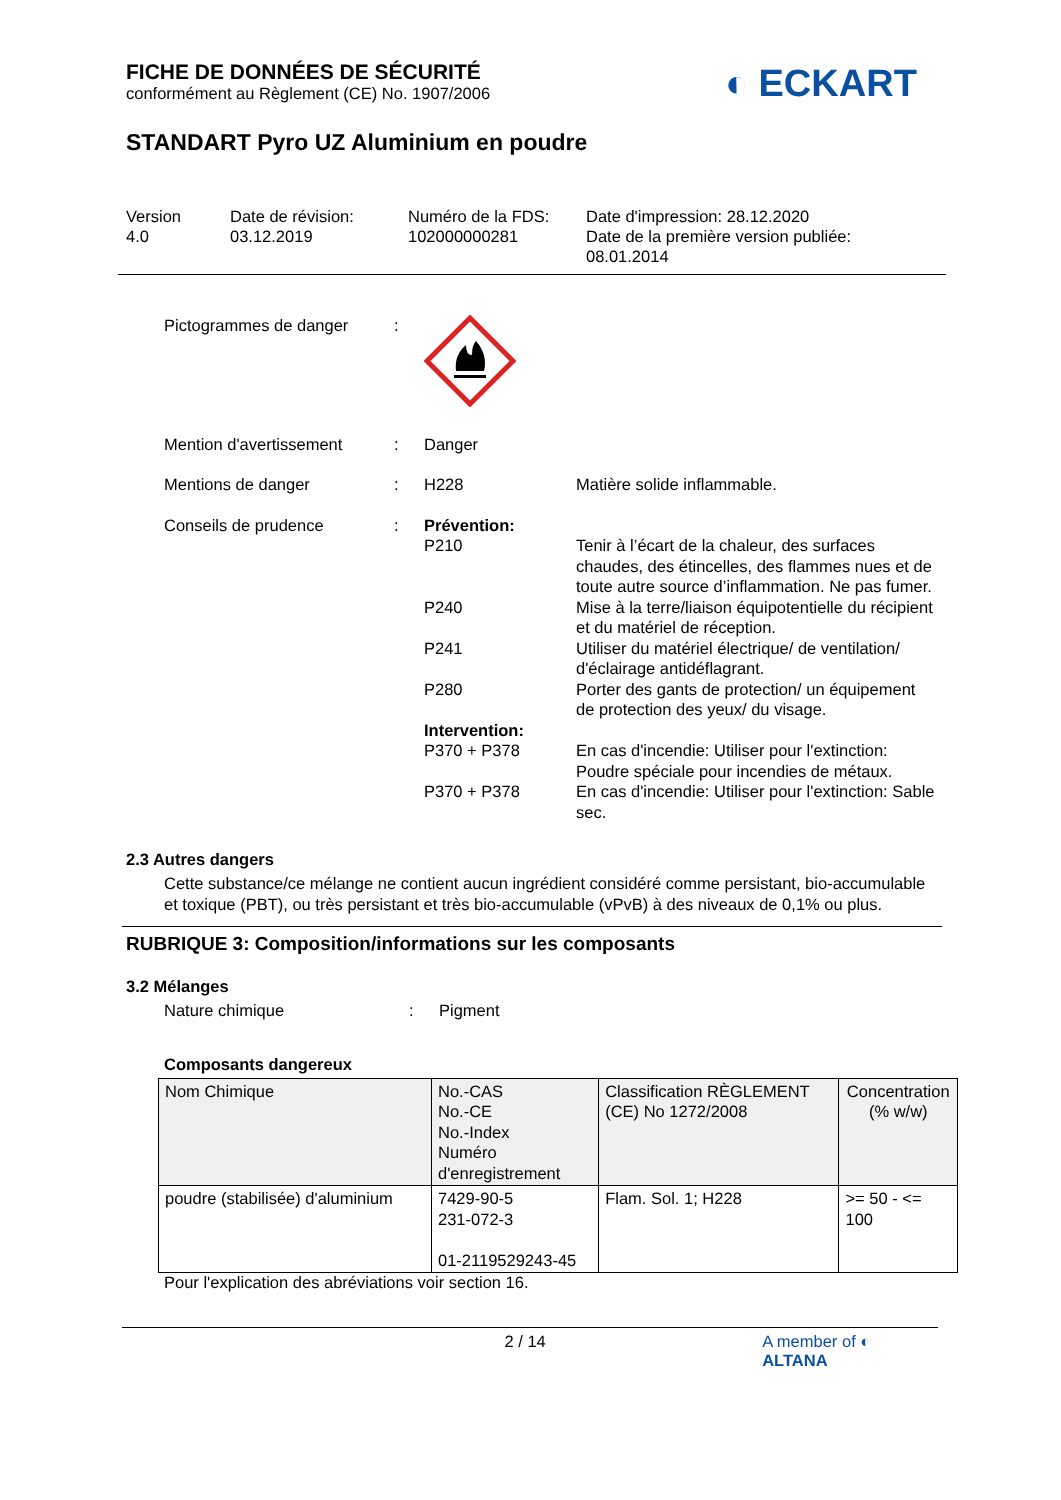◐ ECKART
FICHE DE DONNÉES DE SÉCURITÉ
conformément au Règlement (CE) No. 1907/2006
STANDART Pyro UZ Aluminium en poudre
Version
4.0
Date de révision:
03.12.2019
Numéro de la FDS:
102000000281
Date d'impression: 28.12.2020
Date de la première version publiée:
08.01.2014
Pictogrammes de danger :
Mention d'avertissement : Danger
Mentions de danger : H228 Matière solide inflammable.
Conseils de prudence : Prévention:
P210 Tenir à l’écart de la chaleur, des surfaces chaudes, des étincelles, des flammes nues et de toute autre source d’inflammation. Ne pas fumer.
P240 Mise à la terre/liaison équipotentielle du récipient et du matériel de réception.
P241 Utiliser du matériel électrique/ de ventilation/ d'éclairage antidéflagrant.
P280 Porter des gants de protection/ un équipement de protection des yeux/ du visage.
Intervention:
P370 + P378 En cas d'incendie: Utiliser pour l'extinction: Poudre spéciale pour incendies de métaux.
P370 + P378 En cas d'incendie: Utiliser pour l'extinction: Sable sec.
2.3 Autres dangers
Cette substance/ce mélange ne contient aucun ingrédient considéré comme persistant, bio-accumulable et toxique (PBT), ou très persistant et très bio-accumulable (vPvB) à des niveaux de 0,1% ou plus.
RUBRIQUE 3: Composition/informations sur les composants
3.2 Mélanges
Nature chimique : Pigment
Composants dangereux
| Nom Chimique | No.-CAS No.-CE No.-Index Numéro d'enregistrement | Classification RÈGLEMENT (CE) No 1272/2008 | Concentration (% w/w) |
| poudre (stabilisée) d'aluminium | 7429-90-5 231-072-3 01-2119529243-45 | Flam. Sol. 1; H228 | >= 50 - <= 100 |
Pour l'explication des abréviations voir section 16.
2 / 14 A member of ◐ ALTANA